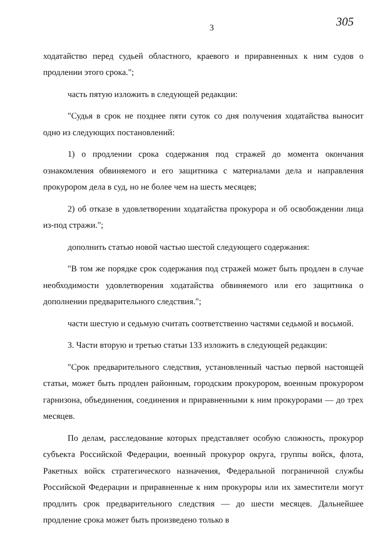3 305
ходатайство перед судьей областного, краевого и приравненных к ним судов о продлении этого срока.";
часть пятую изложить в следующей редакции:
"Судья в срок не позднее пяти суток со дня получения ходатайства выносит одно из следующих постановлений:
1) о продлении срока содержания под стражей до момента окончания ознакомления обвиняемого и его защитника с материалами дела и направления прокурором дела в суд, но не более чем на шесть месяцев;
2) об отказе в удовлетворении ходатайства прокурора и об освобождении лица из-под стражи.";
дополнить статью новой частью шестой следующего содержания:
"В том же порядке срок содержания под стражей может быть продлен в случае необходимости удовлетворения ходатайства обвиняемого или его защитника о дополнении предварительного следствия.";
части шестую и седьмую считать соответственно частями седьмой и восьмой.
3. Части вторую и третью статьи 133 изложить в следующей редакции:
"Срок предварительного следствия, установленный частью первой настоящей статьи, может быть продлен районным, городским прокурором, военным прокурором гарнизона, объединения, соединения и приравненными к ним прокурорами — до трех месяцев.
По делам, расследование которых представляет особую сложность, прокурор субъекта Российской Федерации, военный прокурор округа, группы войск, флота, Ракетных войск стратегического назначения, Федеральной пограничной службы Российской Федерации и приравненные к ним прокуроры или их заместители могут продлить срок предварительного следствия — до шести месяцев. Дальнейшее продление срока может быть произведено только в